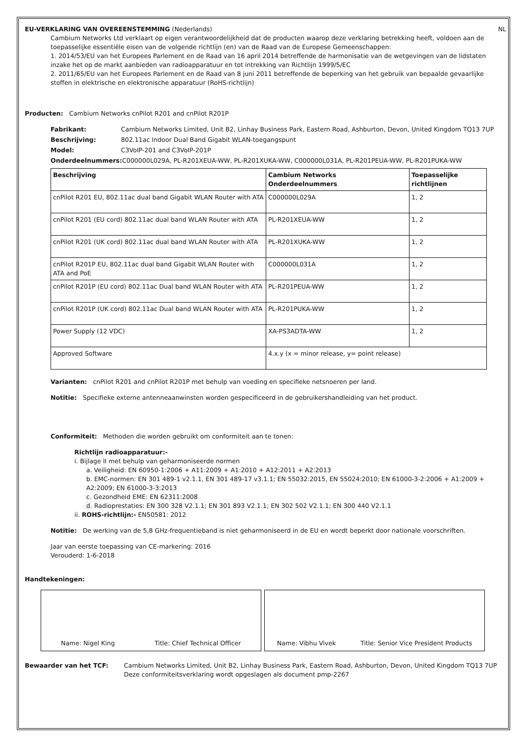EU-VERKLARING VAN OVEREENSTEMMING (Nederlands) NL
Cambium Networks Ltd verklaart op eigen verantwoordelijkheid dat de producten waarop deze verklaring betrekking heeft, voldoen aan de toepasselijke essentiële eisen van de volgende richtlijn (en) van de Raad van de Europese Gemeenschappen:
1. 2014/53/EU van het Europees Parlement en de Raad van 16 april 2014 betreffende de harmonisatie van de wetgevingen van de lidstaten inzake het op de markt aanbieden van radioapparatuur en tot intrekking van Richtlijn 1999/5/EC
2. 2011/65/EU van het Europees Parlement en de Raad van 8 juni 2011 betreffende de beperking van het gebruik van bepaalde gevaarlijke stoffen in elektrische en elektronische apparatuur (RoHS-richtlijn)
Producten: Cambium Networks cnPilot R201 and cnPilot R201P
Fabrikant: Cambium Networks Limited, Unit B2, Linhay Business Park, Eastern Road, Ashburton, Devon, United Kingdom TQ13 7UP
Beschrijving: 802.11ac Indoor Dual Band Gigabit WLAN-toegangspunt
Model: C3VoIP-201 and C3VoIP-201P
Onderdeelnummers: C000000L029A, PL-R201XEUA-WW, PL-R201XUKA-WW, C000000L031A, PL-R201PEUA-WW, PL-R201PUKA-WW
| Beschrijving | Cambium Networks Onderdeelnummers | Toepasselijke richtlijnen |
| --- | --- | --- |
| cnPilot R201 EU, 802.11ac dual band Gigabit WLAN Router with ATA | C000000L029A | 1, 2 |
| cnPilot R201 (EU cord) 802.11ac dual band WLAN Router with ATA | PL-R201XEUA-WW | 1, 2 |
| cnPilot R201 (UK cord) 802.11ac dual band WLAN Router with ATA | PL-R201XUKA-WW | 1, 2 |
| cnPilot R201P EU, 802.11ac dual band Gigabit WLAN Router with ATA and PoE | C000000L031A | 1, 2 |
| cnPilot R201P (EU cord) 802.11ac Dual band WLAN Router with ATA | PL-R201PEUA-WW | 1, 2 |
| cnPilot R201P (UK cord) 802.11ac Dual band WLAN Router with ATA | PL-R201PUKA-WW | 1, 2 |
| Power Supply (12 VDC) | XA-PS3ADTA-WW | 1, 2 |
| Approved Software | 4.x.y (x = minor release, y= point release) | |
Varianten: cnPilot R201 and cnPilot R201P met behulp van voeding en specifieke netsnoeren per land.
Notitie: Specifieke externe antenneaanwinsten worden gespecificeerd in de gebruikershandleiding van het product.
Conformiteit: Methoden die worden gebruikt om conformiteit aan te tonen:
Richtlijn radioapparatuur:-
i. Bijlage II met behulp van geharmoniseerde normen
a. Veiligheid: EN 60950-1:2006 + A11:2009 + A1:2010 + A12:2011 + A2:2013
b. EMC-normen: EN 301 489-1 v2.1.1, EN 301 489-17 v3.1.1; EN 55032:2015, EN 55024:2010; EN 61000-3-2:2006 + A1:2009 + A2:2009; EN 61000-3-3:2013
c. Gezondheid EME: EN 62311:2008
d. Radioprestaties: EN 300 328 V2.1.1; EN 301 893 V2.1.1; EN 302 502 V2.1.1; EN 300 440 V2.1.1
ii. ROHS-richtlijn:- EN50581: 2012
Notitie: De werking van de 5,8 GHz-frequentieband is niet geharmoniseerd in de EU en wordt beperkt door nationale voorschriften.
Jaar van eerste toepassing van CE-markering: 2016
Verouderd: 1-6-2018
Handtekeningen:
Name: Nigel King Title: Chief Technical Officer Name: Vibhu Vivek Title: Senior Vice President Products
Bewaarder van het TCF: Cambium Networks Limited, Unit B2, Linhay Business Park, Eastern Road, Ashburton, Devon, United Kingdom TQ13 7UP
Deze conformiteitsverklaring wordt opgeslagen als document pmp-2267